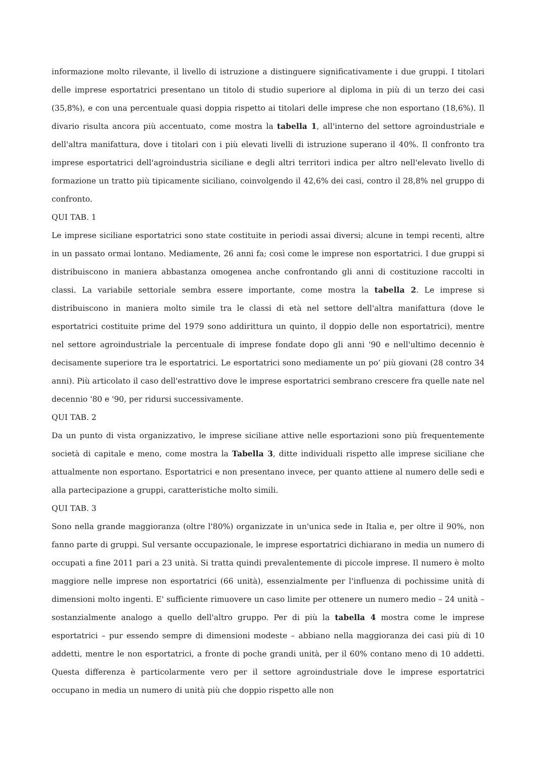informazione molto rilevante, il livello di istruzione a distinguere significativamente i due gruppi. I titolari delle imprese esportatrici presentano un titolo di studio superiore al diploma in più di un terzo dei casi (35,8%), e con una percentuale quasi doppia rispetto ai titolari delle imprese che non esportano (18,6%). Il divario risulta ancora più accentuato, come mostra la tabella 1, all'interno del settore agroindustriale e dell'altra manifattura, dove i titolari con i più elevati livelli di istruzione superano il 40%. Il confronto tra imprese esportatrici dell'agroindustria siciliane e degli altri territori indica per altro nell'elevato livello di formazione un tratto più tipicamente siciliano, coinvolgendo il 42,6% dei casi, contro il 28,8% nel gruppo di confronto.
QUI TAB. 1
Le imprese siciliane esportatrici sono state costituite in periodi assai diversi; alcune in tempi recenti, altre in un passato ormai lontano. Mediamente, 26 anni fa; così come le imprese non esportatrici. I due gruppi si distribuiscono in maniera abbastanza omogenea anche confrontando gli anni di costituzione raccolti in classi. La variabile settoriale sembra essere importante, come mostra la tabella 2. Le imprese si distribuiscono in maniera molto simile tra le classi di età nel settore dell'altra manifattura (dove le esportatrici costituite prime del 1979 sono addirittura un quinto, il doppio delle non esportatrici), mentre nel settore agroindustriale la percentuale di imprese fondate dopo gli anni '90 e nell'ultimo decennio è decisamente superiore tra le esportatrici. Le esportatrici sono mediamente un po’ più giovani (28 contro 34 anni). Più articolato il caso dell'estrattivo dove le imprese esportatrici sembrano crescere fra quelle nate nel decennio '80 e '90, per ridursi successivamente.
QUI TAB. 2
Da un punto di vista organizzativo, le imprese siciliane attive nelle esportazioni sono più frequentemente società di capitale e meno, come mostra la Tabella 3, ditte individuali rispetto alle imprese siciliane che attualmente non esportano. Esportatrici e non presentano invece, per quanto attiene al numero delle sedi e alla partecipazione a gruppi, caratteristiche molto simili.
QUI TAB. 3
Sono nella grande maggioranza (oltre l'80%) organizzate in un'unica sede in Italia e, per oltre il 90%, non fanno parte di gruppi. Sul versante occupazionale, le imprese esportatrici dichiarano in media un numero di occupati a fine 2011 pari a 23 unità. Si tratta quindi prevalentemente di piccole imprese. Il numero è molto maggiore nelle imprese non esportatrici (66 unità), essenzialmente per l'influenza di pochissime unità di dimensioni molto ingenti. E' sufficiente rimuovere un caso limite per ottenere un numero medio – 24 unità – sostanzialmente analogo a quello dell'altro gruppo. Per di più la tabella 4 mostra come le imprese esportatrici – pur essendo sempre di dimensioni modeste – abbiano nella maggioranza dei casi più di 10 addetti, mentre le non esportatrici, a fronte di poche grandi unità, per il 60% contano meno di 10 addetti. Questa differenza è particolarmente vero per il settore agroindustriale dove le imprese esportatrici occupano in media un numero di unità più che doppio rispetto alle non